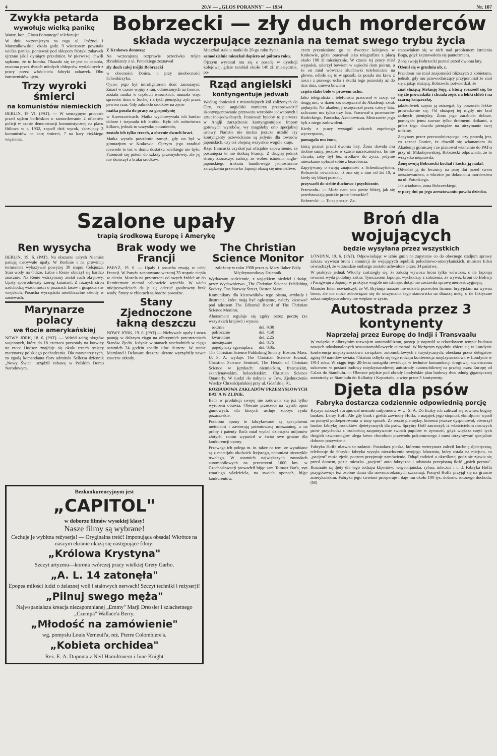4 20.V — „GŁOS PORANNY" — 1934 Nr. 107
Zwykła petarda
wywołuje wielką panikę
Warsz. kor. „Głosu Porannego" telefonuje:
W dniu wczorajszym na rogu ul. Próżnej i Marszałkowskiej około godz. 9 wieczorem powstała wielka panika, ponieważ pod sklepem fabryki zabawek ujrzano jakiś dymiący przedmiot. W pierwszej chwili sądzono, że to bomba. Okazało się że jest to petarda, rzucona przez dwuch młodych chłopców wydalonych z pracy przez właściciela fabryki zabawek. Obu żartownisiów ujęto.
Trzy wyroki śmierci
na komunistów niemieckich
BERLIN, 19 VI. (PAT). — W sensayjnym procesie przed sądem berlińskim o zamordowanie 2 oficerów policji w czasie demonstracji komunistycznej na placu Bülowa w r. 1932, zapadł dziś wyrok, skazujący 3 komunistów na karę śmierci, 7 na kary ciężkiego więzienia.
Bobrzecki — zły duch morderców
składa wyczerpujące zeznania na temat swego trybu życia
Z Krakowa donoszą:
Na wczorajszej rozprawie przeciwko trójce zbrodniarzy z ul. Potockiego zeznawał
zły duch całej trójki Bobrzecki
w obecności Dońca, a przy nieobecności Schenkirzyka.
Ojciec jego był introligatorem dość zamożnym. Zmarł w czasie wojny z ran, odniesionych na froncie; została matka w ciężkich warunkach, musiała więc sprzedać dom w Suchej i z tych pieniędzy żyli przez pewien czas. Gdy zabrakło środków na życie
matka poszła do pracy za gospodynię
w Krzeszowicach. Matka wychowywała ich bardzo dobrze i trzymała ich krótko. Było ich rodzeństwa kilkoro, jednak to wszystko poumierało,
zostało ich tylko trzech, a obecnie dwuch braci.
Matka wyszła powtórnie zamąż, gdy on był w gimnazjum w Krakowie. Ojczym jego zarabiał niewiele to też w domu dostatku wielkiego nie było. Przeniósł się potem do szkoły przemysłowej, ale jej nie skończył z braku środków.
Mieszkał stale u matki do 20-go roku życia;
samodzielnie mieszkał dopiero od półtora roku.
Ojczym wystarał mu się o posadę w dyrekcji kolejowej, gdzie zarabiał około 140 zł. miesięcznie, po-
Rząd angielski
kontyngentuje jedwab
Według doniesień z miarodajnych kół zbliżonych do City, rząd angielski zamierza przeprowadzić skontyngentowanie przywozu wyrobów jedwabnych i sztuczno-jedwabnych. Ponieważ byłoby to pierwsze w Anglji zarządzenie kontyngentujące import gotowych wyrobów, wy magałoby ono specjalnej ustawy. Narazie nie można jeszcze ustalić czy kontyngenty przewidziane są jedynie dla towarów japońskich, czy też obejmą wszystkie wogóle kraje.
Rząd francuski uzyskał już oficjalne zapewnienie, że posunięcia te nie dotkną Francji. Z drugiej jednak strony zaznaczyć należy, że wobec istnienia anglo-japońskiego traktatu handlowego jednostronne zarządzenia przeciwko Japonji okażą się niemożliwe.
czem przeniesiono go na dworzec kolejowy w Krakowie, gdzie pracował jako telegrafista z płacą około 100 zł miesięcznie. W czasie tej pracy miał wypadek, uderzył bowiem w sąsiedni dom piorun, a że on miał wówczas słuchawki telefoniczne na głowie, odbiło się to w sposób, że poszła mu krew z nosa i z prawego ucha i skutki tego pozostały aż do dziś dnia, miewa bowiem
często słabe bóle w prawem uchu.
Jako telegrafista i telefonista pracował w nocy, co drugą noc, w dzień zaś uczęszczał do Akademji sztuk pięknych. Na akademję uczęszczał przez cztery lata, zaliczono mu tylko trzy lata. Pracował u prosesorów Białeckiego, Pautscha, Axentowicza. Mistrzowie jego byli z niego zadowoleni.
Kiedy z pracy wystąpił wskutek zupełnego wyczerpania,
pomagała mu żona,
którą poznał przed dwoma laty. Żona dawała mu drobne sumy, jeszcze w czasie narzeczeństwa, bo nie chciała, żeby był bez środków do życia, jedynie mieszkanie opłacał sobie z bezrobocia.
Zapytywany o swoją znajomość z Schenkirzykiem, Bobrzecki oświadcza, iż zna się z nim od lat 10, a kiedy się bliżej poznali,
przywarli do siebie duchowo i psychicznie.
Przewodn.: — Może nam pan powie bliżej, jak się przedstawiają pańskie prace literackie?
Bobrzecki: — To są poezje. Za-
stanawiałem się w nich nad problemem istnienia Boga, gdyż zajmowałem się panteizmem.
Żonę swoją Bobrzecki poznał przed dwoma laty.
Ożenił się w grudniu ub. r.
Przedtem nie miał znajomości bliższych z kobietami, jednak, gdy mu przewodniczący przypomniał że znał się z jakąś służącą, Bobrzecki potwierdził, że
znał służącą Stefanję Soję, z którą rozszedł się, bo się źle prowadziła i chciała zejść na lekki chleb i na czarną ksiązeczkę,
jakokolwiek często ją ostrzegał, by porzuciła lekkie prowadzenie się. Od służącej tej nigdy nie brał żadnych pieniędzy. Żona jego zarabiała dobrze, pomagała jemu zawsze tylko drobnemi datkami, a prócz tego dawała pieniądze na utrzymanie swej rodziny.
Zapytany przez przewodniczącego, czy prawdą jest, co zeznał Doniec, że chwalił się włamaniem do Akademji górniczej i że planował włamanie do PAT-a przy ul. Mikołajewskiej, Bobrzecki odpowiada, że to wszystko nieprawda.
Żonę swoją Bobrzecki kochał i kocha ją nadal.
Odwiózł ją do lecznicy na parę dni przed swem aresztowaniem, a wkrótce po dokonaniu morderstwa na ul. Potockiego.
Jak wiadomo, żona Bobrzeckiego,
w parę dni po jego aresztowaniu powiła dziecko.
Szalone upały
trapią środkową Europę i Amerykę
Ren wysycha
BERLIN, 19. 6. (PAT). Na obszarze całych Niemiec panują niebywałe upały. W Berlinie i na prowincji termometr wykazywał powyżej 30 stopni Celsjusza. Stan wody na Odrze, Łabie i Renie obniżył się bardzo znacznie. Na Renie wstrzymany został ruch okrętowy. Upały spowodowały szereg katastrof. Z różnych stron nadchodzą wiadomości o pożarach lasów i gospodarstw wiejskich. Posucha wyrządziła nieobliczalne szkody w zasiewach.
Marynarze polacy
we flocie amerykańskiej
NOWY JORK, 18. 6. (PAT). — Wśród załóg okrętów wojennych, które do 18 czerwca pozostały na kotwicy na rzece Hudson znajduje się około trzech tysięcy marynarzy polskiego pochodzenia. Dla marynarzy tych, za zgodą komendanta floty admirała Sellersa dziennik „Nowy Świat" urządził zabawę w Polskim Domu Narodowym.
Brak wody we Francji
PARYŻ, 19. 6. — Upały i posucha trwają w całej Francji. W Paryżu zanotowano wczoraj 33 stopnie ciepła w cieniu. Mozela na przestrzeni od swych źródeł aż do Remiremont niemal całkowicie wyschła. W wielu miejscowościach da je się odczuć gwałtowny brak wody. Straty w zbiorach są bardzo poważne.
Stany Zjednoczone łakną deszczu
NOWY JORK, 19. 6. (PAT) — Niebywale upały i susza panują w dalszym ciągu na olbrzymich przestrzeniach Stanów Zjedn. Jedynie w stanach wschodnich w ciągu ostatnich 24 godzin spadły silne deszcze. W stanie Maryland i Delaware deszcze ulewne wyrządziły nawet znaczne szkody.
The Christian Science Monitor
założony w roku 1908 przez p. Mary Baker Eddy Międzynarodowy Dziennik.
Wydawany codziennie, z wyjątkiem niedziel i świąt, przez Wydawnictwo „The Christian Science Publishing Society. One Norway Street, Boston Mass.
Komunikaty dla kierowników tego pisma, artykuły i ilustracje, które mają być ogłoszone, należy kierować pod adresem The Editorial Board of The Christian Science Monitor.
Abonament reguluje się zgóry przez pocztę (ze wszystkich krajów) i wynosi:
| rocznie | dol. 9.00 |
| półrocznie | dol. 4.50 |
| kwartalnie | dol. 2.25 |
| miesięcznie | dol. 0.75 |
| pojedyńczy egzemplarz | dol. 0.05. |
The Christian Science Publishing Society, Boston. Mass. U. S. A. wydaje: The Christian Science Journal, Christian Science Sentinel, The Herald of Christian Science w językach: niemieckim, francuskim, skandynawskim, holenderskim. Christian Science Quarterly. W Łodzi do nabycia w Tow. Zjednoczenie Wiedzy Chrześcijańskiej przy ul. Gdańskiej 91.
ROZBUDOWA ZAKŁADÓW PRZEMYSŁOWYCH BAT'A W ZLINIE.
Bat'a w produkcji swojej nie zadowala się już tylko wyrobem obuwia. Obecnie przeszedł na wyrób opon gumowych, dla których usiłuje zdobyć rynki pozaczeskie.
Podobno opony te fabrykowane są specjalnemi metodami i zawierają patentowaną mieszaninę, a na próby i patenty Bat'a miał wydać dziesiątki miljonów złotych, zanim wypuścił w świat swe groźne dla konkurencji opony.
Przewaga ich polega m. in. także na tem, że wyrabiane są z materjału okolwiek lżejszego, natomiast niezwykle trwałego. W ostatnich największych zawodach automobilowych na przestrzeni 1000 km. w Czechosłowacji prowadził bijąc sam Tomasz Bat'a, syn zmarłego właściciela, na swoich oponach, bijąc konkurentów.
Bezkonkurencyjnym jest
„CAPITOL"
w doborze filmów wysokiej klasy!
Nasze filmy są wybrane!
Cechuje je wybitna reżyserja! — Oryginalna treść! Imponująca obsada! Wkrótce na naszym ekranie ukażą się następujące filmy:
„Królowa Krystyna"
Szczyt artyzmu—korona twórczej pracy wielkiej Grety Garbo.
„A. L. 14 zatonęła"
Epopea miłości ludzi o żelaznej woli i stalowych nerwach! Szczyt techniki i reżyserji!
„Pilnuj swego męża"
Najwspanialsza kreacja niezapomnianej „Emmy" Marji Dressler i szlachetnego „Czempa" Wallace'a Berry.
„Młodość na zamówienie"
wg. pomysłu Louis Verneuil'a, reż. Pierre Colombiere'a.
„Kobieta orchidea"
Reż. E. A. Duponta z Neil Hamiltonem i June Knight
Broń dla wojujących
będzie wysyłana przez wszystkich
LONDYN, 19. 6. (PAT). Odpowiadając w izbie gmin na zapytanie co do obecnego stadjum sprawy zakazu wywozu broni i amunicji do wojujących republik południowo-amerykańskich, minister Eden oświadczył, że w zasadzie embargo zostało uchwalone przez 34 państwa.
W praktyce jednak Włochy zastrzegły się, że zakażą wywozu broni tylko wówczas, o ile Japonja również wyda podobny zakaz. Tymczasem Japonja, wychodząc z założenia, że wywóz broni do Boliwji i Paragwaju z Japonji w praktyce wogóle nie istnieje, dotąd nie zostawiła sprawę nierozstrzygniętą.
Minister Eden oświadczył, że W. Brytanja narazie nie udziela pozwoleń firmom brytyjskim na wywóz broni, ale nie może zobowiązać się do utrzymania tego stanowiska na dłuższą metę, o ile faktyczne zakaz międzynarodowy nie wejdzie w życie.
Autostrada przez 3 kontynenty
Naprzełaj przez Europę do Indji i Transvaalu
W związku z olbrzymim rozwojem automobilizmu, postęp je naprzód w rekordowem tempie budowa nowych udoskonalonych szosautomobilowych: autostrad. W bieżącym tygodniu zbiera się w Londynie konferencja międzynarodowa związków automobilowych i turystycznych, obesłana przez delegatów zgórą 60 narodów świata. Ostatnio odbyła się tego rodzaju konferencja międzynarodowa w Londynie w 1914 roku. W ciągu tego 20-lecia nastąpiła rewolucja w technice komunikacji drogowej, uwieńczona sukcesem w postaci budowy międzynarodowej autostrady automobilowej na przełaj przez Europę od Calais do Stambułu. — Obecnie pójdzie pod obrady londyńskie plan budowy dwu odnóg gigantycznej autostrady ze Stambułu do Kalkutty i Kapsztadu, a więc przez 3 kontynenty.
Djeta dla psów
Fabryka dostarcza codziennie odpowiednią porcję
Kryzys zubożył i zrujnował niemało miljonerów w U. S. A. Do liczby ich zaliczał się również bogaty bankier, Leroy Hoff. Ale gdy bank i giełda zawiodły Hoffa, a majątek jego stopniał, ekmiljoner wpadł na pomysł podreperowania w inny sposób. Za resztę pieniędzy, któremi jeszcze dysponował, otworzył bardzo fabrykę produktów djetetycznych dla psów. Sprytny Hoff zauważył, iż właścicielom rasowych psów przychodzi z trudnością zaopatrywanie swoich pupilów w żywność, gdyż większa część tych drogich czworonogów ulega łatwo chorobom przewodu pokarmowego i musi otrzymywać specjalnie dobrane pożywienie.
Fabryka Hoffa ułatwia to zadanie. Posiadacz pieska, któremu weterynarz zalecił kuchnię djetetyczną, telefonuje do fabryki: fabryka wysyła niezwłocznie swojego laboranta, który ustala na miejscu, co „pacjent" może zjeść, poczem przyjmuje zamówienie. Odtąd codzień o określonej godzinie zjawia się przed domem, gdzie mieszka „pacjent" auto fabryczne i odstawia przepisaną ilość „psich potraw". Rozmaite są djety dla tego rodzaju klijentów: wegetarjańska, rybna, mleczna i t. d. Fabryka Hoffa przygotowuje też osobne dania dla nowonarodzonych szczeniąt. Pomysł Hoffa przyjął się na gruncie amerykańskim. Fabryka jego świetnie prosperuje i daje mu około 100 tys. dolarów rocznego dochodu. (M)